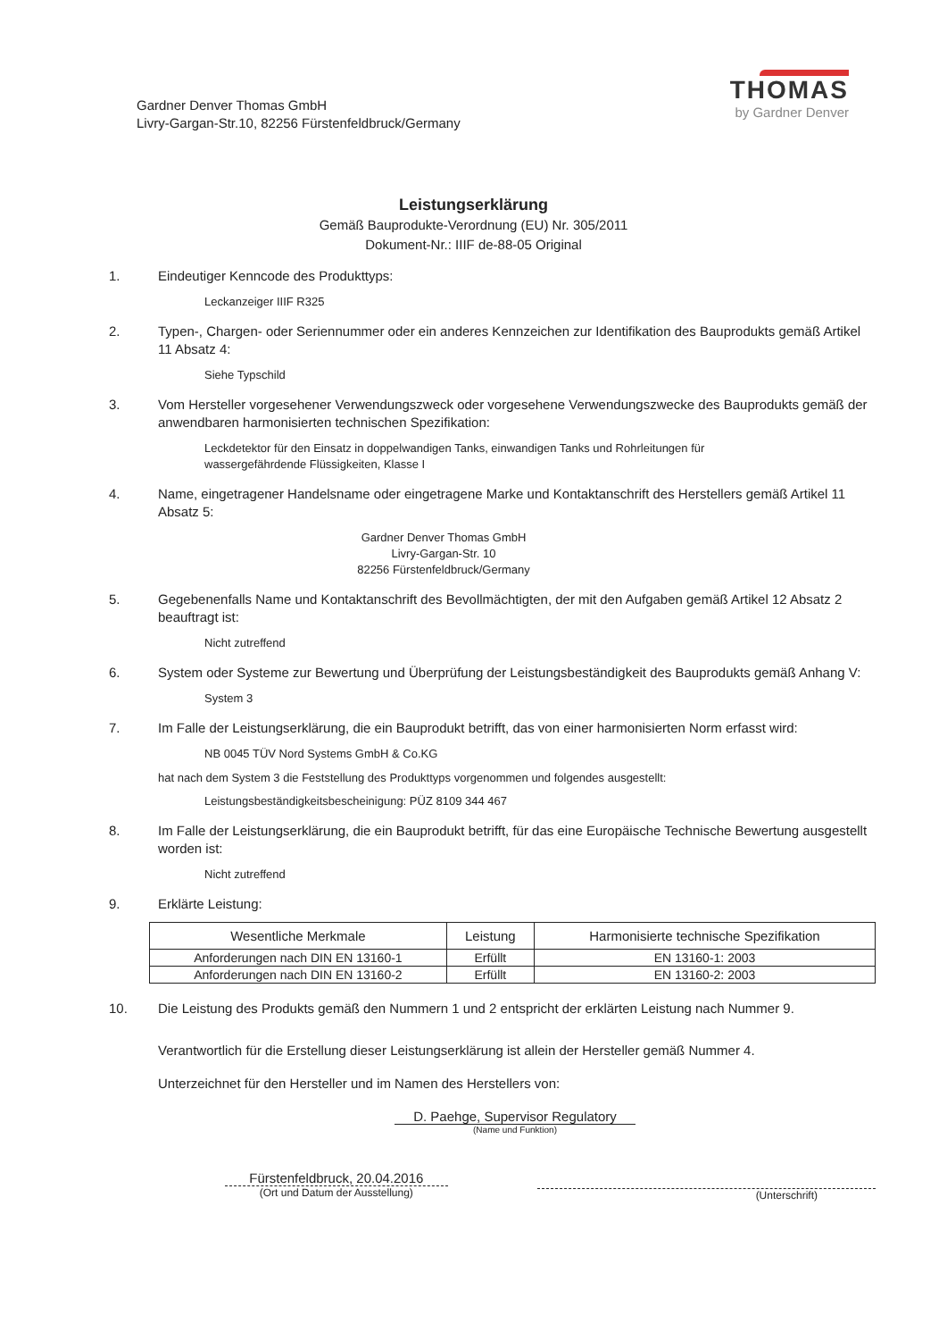Gardner Denver Thomas GmbH
Livry-Gargan-Str.10, 82256 Fürstenfeldbruck/Germany
THOMAS
by Gardner Denver
Leistungserklärung
Gemäß Bauprodukte-Verordnung (EU) Nr. 305/2011
Dokument-Nr.: IIIF de-88-05 Original
1. Eindeutiger Kenncode des Produkttyps:
Leckanzeiger IIIF R325
2. Typen-, Chargen- oder Seriennummer oder ein anderes Kennzeichen zur Identifikation des Bauprodukts gemäß Artikel 11 Absatz 4:
Siehe Typschild
3. Vom Hersteller vorgesehener Verwendungszweck oder vorgesehene Verwendungszwecke des Bauprodukts gemäß der anwendbaren harmonisierten technischen Spezifikation:
Leckdetektor für den Einsatz in doppelwandigen Tanks, einwandigen Tanks und Rohrleitungen für
wassergefährdende Flüssigkeiten, Klasse I
4. Name, eingetragener Handelsname oder eingetragene Marke und Kontaktanschrift des Herstellers gemäß Artikel 11 Absatz 5:
Gardner Denver Thomas GmbH
Livry-Gargan-Str. 10
82256 Fürstenfeldbruck/Germany
5. Gegebenenfalls Name und Kontaktanschrift des Bevollmächtigten, der mit den Aufgaben gemäß Artikel 12 Absatz 2 beauftragt ist:
Nicht zutreffend
6. System oder Systeme zur Bewertung und Überprüfung der Leistungsbeständigkeit des Bauprodukts gemäß Anhang V:
System 3
7. Im Falle der Leistungserklärung, die ein Bauprodukt betrifft, das von einer harmonisierten Norm erfasst wird:
NB 0045 TÜV Nord Systems GmbH & Co.KG
hat nach dem System 3 die Feststellung des Produkttyps vorgenommen und folgendes ausgestellt:
Leistungsbeständigkeitsbescheinigung: PÜZ 8109 344 467
8. Im Falle der Leistungserklärung, die ein Bauprodukt betrifft, für das eine Europäische Technische Bewertung ausgestellt worden ist:
Nicht zutreffend
9. Erklärte Leistung:
| Wesentliche Merkmale | Leistung | Harmonisierte technische Spezifikation |
| --- | --- | --- |
| Anforderungen nach DIN EN 13160-1 | Erfüllt | EN 13160-1: 2003 |
| Anforderungen nach DIN EN 13160-2 | Erfüllt | EN 13160-2: 2003 |
10. Die Leistung des Produkts gemäß den Nummern 1 und 2 entspricht der erklärten Leistung nach Nummer 9.
Verantwortlich für die Erstellung dieser Leistungserklärung ist allein der Hersteller gemäß Nummer 4.
Unterzeichnet für den Hersteller und im Namen des Herstellers von:
D. Paehge, Supervisor Regulatory
(Name und Funktion)
Fürstenfeldbruck, 20.04.2016
(Ort und Datum der Ausstellung)
(Unterschrift)